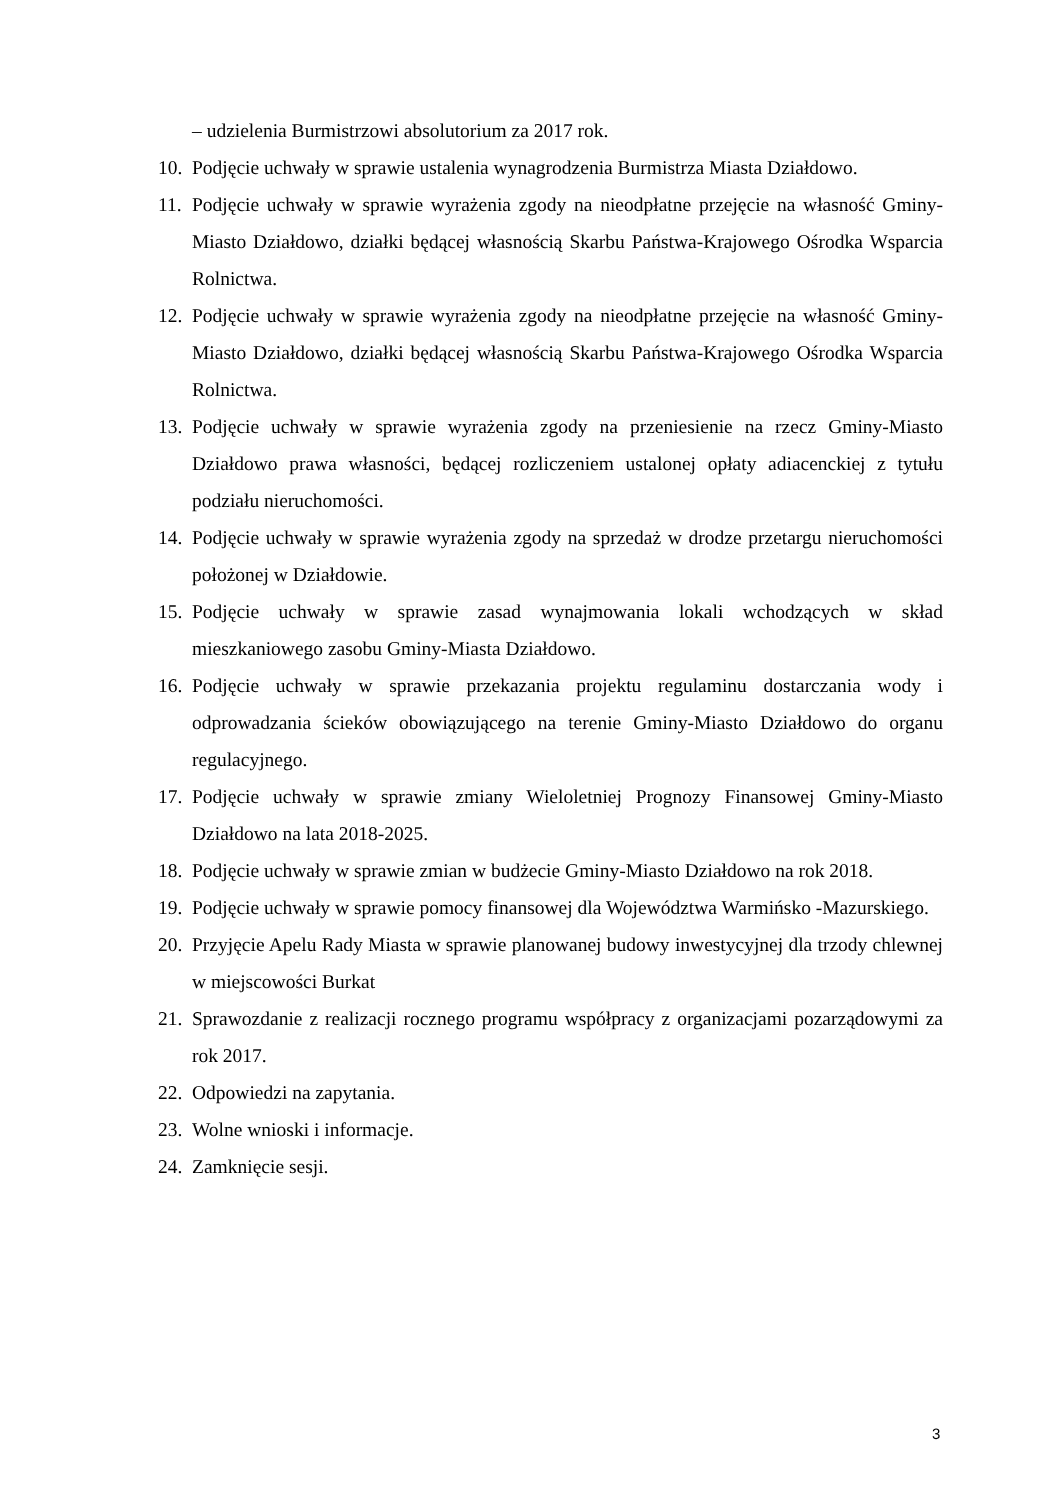– udzielenia Burmistrzowi absolutorium za 2017 rok.
10. Podjęcie uchwały w sprawie ustalenia wynagrodzenia Burmistrza Miasta Działdowo.
11. Podjęcie uchwały w sprawie wyrażenia zgody na nieodpłatne przejęcie na własność Gminy-Miasto Działdowo, działki będącej własnością Skarbu Państwa-Krajowego Ośrodka Wsparcia Rolnictwa.
12. Podjęcie uchwały w sprawie wyrażenia zgody na nieodpłatne przejęcie na własność Gminy-Miasto Działdowo, działki będącej własnością Skarbu Państwa-Krajowego Ośrodka Wsparcia Rolnictwa.
13. Podjęcie uchwały w sprawie wyrażenia zgody na przeniesienie na rzecz Gminy-Miasto Działdowo prawa własności, będącej rozliczeniem ustalonej opłaty adiacenckiej z tytułu podziału nieruchomości.
14. Podjęcie uchwały w sprawie wyrażenia zgody na sprzedaż w drodze przetargu nieruchomości położonej w Działdowie.
15. Podjęcie uchwały w sprawie zasad wynajmowania lokali wchodzących w skład mieszkaniowego zasobu Gminy-Miasta Działdowo.
16. Podjęcie uchwały w sprawie przekazania projektu regulaminu dostarczania wody i odprowadzania ścieków obowiązującego na terenie Gminy-Miasto Działdowo do organu regulacyjnego.
17. Podjęcie uchwały w sprawie zmiany Wieloletniej Prognozy Finansowej Gminy-Miasto Działdowo na lata 2018-2025.
18. Podjęcie uchwały w sprawie zmian w budżecie Gminy-Miasto Działdowo na rok 2018.
19. Podjęcie uchwały w sprawie pomocy finansowej dla Województwa Warmińsko -Mazurskiego.
20. Przyjęcie Apelu Rady Miasta w sprawie planowanej budowy inwestycyjnej dla trzody chlewnej w miejscowości Burkat
21. Sprawozdanie z realizacji rocznego programu współpracy z organizacjami pozarządowymi za rok 2017.
22. Odpowiedzi na zapytania.
23. Wolne wnioski i informacje.
24. Zamknięcie sesji.
3